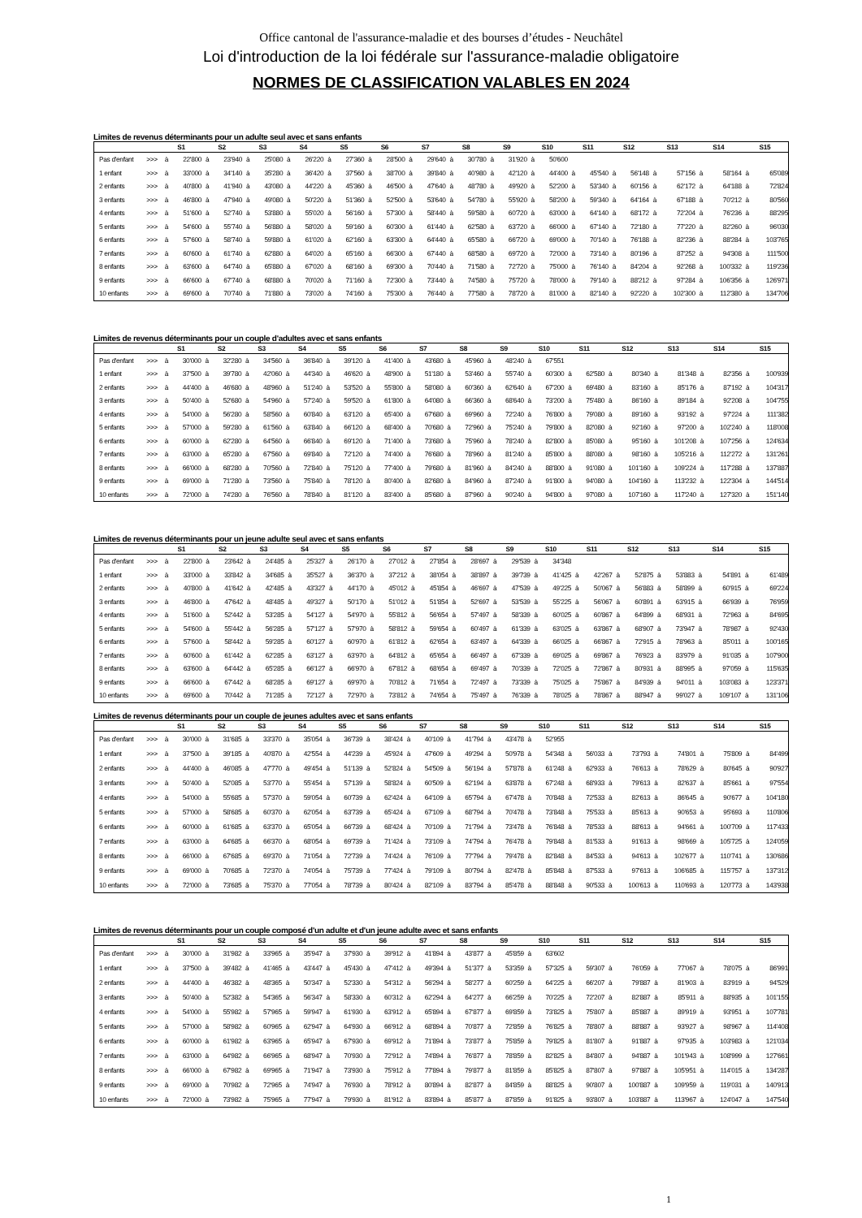Office cantonal de l'assurance-maladie et des bourses d’études - Neuchâtel
Loi d'introduction de la loi fédérale sur l'assurance-maladie obligatoire
NORMES DE CLASSIFICATION VALABLES EN 2024
Limites de revenus déterminants pour un adulte seul avec et sans enfants
| | | S1 | | S2 | | S3 | | S4 | | S5 | | S6 | | S7 | | S8 | | S9 | | S10 | | S11 | | S12 | | S13 | | S14 | | S15 | |
| --- | --- | --- | --- | --- | --- | --- | --- | --- | --- | --- | --- | --- | --- | --- | --- | --- | --- | --- | --- | --- | --- | --- | --- | --- | --- | --- | --- | --- | --- | --- | --- |
| Pas d'enfant | >>> | à | 22'800 | à | 23'940 | à | 25'080 | à | 26'220 | à | 27'360 | à | 28'500 | à | 29'640 | à | 30'780 | à | 31'920 | à | 50'600 | | | | | | | | | | |
| 1 enfant | >>> | à | 33'000 | à | 34'140 | à | 35'280 | à | 36'420 | à | 37'560 | à | 38'700 | à | 39'840 | à | 40'980 | à | 42'120 | à | 44'400 | à | 45'540 | à | 56'148 | à | 57'156 | à | 58'164 | à | 65'089 |
| 2 enfants | >>> | à | 40'800 | à | 41'940 | à | 43'080 | à | 44'220 | à | 45'360 | à | 46'500 | à | 47'640 | à | 48'780 | à | 49'920 | à | 52'200 | à | 53'340 | à | 60'156 | à | 62'172 | à | 64'188 | à | 72'824 |
| 3 enfants | >>> | à | 46'800 | à | 47'940 | à | 49'080 | à | 50'220 | à | 51'360 | à | 52'500 | à | 53'640 | à | 54'780 | à | 55'920 | à | 58'200 | à | 59'340 | à | 64'164 | à | 67'188 | à | 70'212 | à | 80'560 |
| 4 enfants | >>> | à | 51'600 | à | 52'740 | à | 53'880 | à | 55'020 | à | 56'160 | à | 57'300 | à | 58'440 | à | 59'580 | à | 60'720 | à | 63'000 | à | 64'140 | à | 68'172 | à | 72'204 | à | 76'236 | à | 88'295 |
| 5 enfants | >>> | à | 54'600 | à | 55'740 | à | 56'880 | à | 58'020 | à | 59'160 | à | 60'300 | à | 61'440 | à | 62'580 | à | 63'720 | à | 66'000 | à | 67'140 | à | 72'180 | à | 77'220 | à | 82'260 | à | 96'030 |
| 6 enfants | >>> | à | 57'600 | à | 58'740 | à | 59'880 | à | 61'020 | à | 62'160 | à | 63'300 | à | 64'440 | à | 65'580 | à | 66'720 | à | 69'000 | à | 70'140 | à | 76'188 | à | 82'236 | à | 88'284 | à | 103'765 |
| 7 enfants | >>> | à | 60'600 | à | 61'740 | à | 62'880 | à | 64'020 | à | 65'160 | à | 66'300 | à | 67'440 | à | 68'580 | à | 69'720 | à | 72'000 | à | 73'140 | à | 80'196 | à | 87'252 | à | 94'308 | à | 111'500 |
| 8 enfants | >>> | à | 63'600 | à | 64'740 | à | 65'880 | à | 67'020 | à | 68'160 | à | 69'300 | à | 70'440 | à | 71'580 | à | 72'720 | à | 75'000 | à | 76'140 | à | 84'204 | à | 92'268 | à | 100'332 | à | 119'236 |
| 9 enfants | >>> | à | 66'600 | à | 67'740 | à | 68'880 | à | 70'020 | à | 71'160 | à | 72'300 | à | 73'440 | à | 74'580 | à | 75'720 | à | 78'000 | à | 79'140 | à | 88'212 | à | 97'284 | à | 106'356 | à | 126'971 |
| 10 enfants | >>> | à | 69'600 | à | 70'740 | à | 71'880 | à | 73'020 | à | 74'160 | à | 75'300 | à | 76'440 | à | 77'580 | à | 78'720 | à | 81'000 | à | 82'140 | à | 92'220 | à | 102'300 | à | 112'380 | à | 134'706 |
Limites de revenus déterminants pour un couple d'adultes avec et sans enfants
| | | S1 | | S2 | | S3 | | S4 | | S5 | | S6 | | S7 | | S8 | | S9 | | S10 | | S11 | | S12 | | S13 | | S14 | | S15 | |
| --- | --- | --- | --- | --- | --- | --- | --- | --- | --- | --- | --- | --- | --- | --- | --- | --- | --- | --- | --- | --- | --- | --- | --- | --- | --- | --- | --- | --- | --- | --- | --- |
| Pas d'enfant | >>> | à | 30'000 | à | 32'280 | à | 34'560 | à | 36'840 | à | 39'120 | à | 41'400 | à | 43'680 | à | 45'960 | à | 48'240 | à | 67'551 | | | | | | | | | | |
| 1 enfant | >>> | à | 37'500 | à | 39'780 | à | 42'060 | à | 44'340 | à | 46'620 | à | 48'900 | à | 51'180 | à | 53'460 | à | 55'740 | à | 60'300 | à | 62'580 | à | 80'340 | à | 81'348 | à | 82'356 | à | 100'939 |
| 2 enfants | >>> | à | 44'400 | à | 46'680 | à | 48'960 | à | 51'240 | à | 53'520 | à | 55'800 | à | 58'080 | à | 60'360 | à | 62'640 | à | 67'200 | à | 69'480 | à | 83'160 | à | 85'176 | à | 87'192 | à | 104'317 |
| 3 enfants | >>> | à | 50'400 | à | 52'680 | à | 54'960 | à | 57'240 | à | 59'520 | à | 61'800 | à | 64'080 | à | 66'360 | à | 68'640 | à | 73'200 | à | 75'480 | à | 86'160 | à | 89'184 | à | 92'208 | à | 104'755 |
| 4 enfants | >>> | à | 54'000 | à | 56'280 | à | 58'560 | à | 60'840 | à | 63'120 | à | 65'400 | à | 67'680 | à | 69'960 | à | 72'240 | à | 76'800 | à | 79'080 | à | 89'160 | à | 93'192 | à | 97'224 | à | 111'382 |
| 5 enfants | >>> | à | 57'000 | à | 59'280 | à | 61'560 | à | 63'840 | à | 66'120 | à | 68'400 | à | 70'680 | à | 72'960 | à | 75'240 | à | 79'800 | à | 82'080 | à | 92'160 | à | 97'200 | à | 102'240 | à | 118'008 |
| 6 enfants | >>> | à | 60'000 | à | 62'280 | à | 64'560 | à | 66'840 | à | 69'120 | à | 71'400 | à | 73'680 | à | 75'960 | à | 78'240 | à | 82'800 | à | 85'080 | à | 95'160 | à | 101'208 | à | 107'256 | à | 124'634 |
| 7 enfants | >>> | à | 63'000 | à | 65'280 | à | 67'560 | à | 69'840 | à | 72'120 | à | 74'400 | à | 76'680 | à | 78'960 | à | 81'240 | à | 85'800 | à | 88'080 | à | 98'160 | à | 105'216 | à | 112'272 | à | 131'261 |
| 8 enfants | >>> | à | 66'000 | à | 68'280 | à | 70'560 | à | 72'840 | à | 75'120 | à | 77'400 | à | 79'680 | à | 81'960 | à | 84'240 | à | 88'800 | à | 91'080 | à | 101'160 | à | 109'224 | à | 117'288 | à | 137'887 |
| 9 enfants | >>> | à | 69'000 | à | 71'280 | à | 73'560 | à | 75'840 | à | 78'120 | à | 80'400 | à | 82'680 | à | 84'960 | à | 87'240 | à | 91'800 | à | 94'080 | à | 104'160 | à | 113'232 | à | 122'304 | à | 144'514 |
| 10 enfants | >>> | à | 72'000 | à | 74'280 | à | 76'560 | à | 78'840 | à | 81'120 | à | 83'400 | à | 85'680 | à | 87'960 | à | 90'240 | à | 94'800 | à | 97'080 | à | 107'160 | à | 117'240 | à | 127'320 | à | 151'140 |
Limites de revenus déterminants pour un jeune adulte seul avec et sans enfants
| | | S1 | | S2 | | S3 | | S4 | | S5 | | S6 | | S7 | | S8 | | S9 | | S10 | | S11 | | S12 | | S13 | | S14 | | S15 | |
| --- | --- | --- | --- | --- | --- | --- | --- | --- | --- | --- | --- | --- | --- | --- | --- | --- | --- | --- | --- | --- | --- | --- | --- | --- | --- | --- | --- | --- | --- | --- | --- |
| Pas d'enfant | >>> | à | 22'800 | à | 23'642 | à | 24'485 | à | 25'327 | à | 26'170 | à | 27'012 | à | 27'854 | à | 28'697 | à | 29'539 | à | 34'348 | | | | | | | | | | |
| 1 enfant | >>> | à | 33'000 | à | 33'842 | à | 34'685 | à | 35'527 | à | 36'370 | à | 37'212 | à | 38'054 | à | 38'897 | à | 39'739 | à | 41'425 | à | 42'267 | à | 52'875 | à | 53'883 | à | 54'891 | à | 61'489 |
| 2 enfants | >>> | à | 40'800 | à | 41'642 | à | 42'485 | à | 43'327 | à | 44'170 | à | 45'012 | à | 45'854 | à | 46'697 | à | 47'539 | à | 49'225 | à | 50'067 | à | 56'883 | à | 58'899 | à | 60'915 | à | 69'224 |
| 3 enfants | >>> | à | 46'800 | à | 47'642 | à | 48'485 | à | 49'327 | à | 50'170 | à | 51'012 | à | 51'854 | à | 52'697 | à | 53'539 | à | 55'225 | à | 56'067 | à | 60'891 | à | 63'915 | à | 66'939 | à | 76'959 |
| 4 enfants | >>> | à | 51'600 | à | 52'442 | à | 53'285 | à | 54'127 | à | 54'970 | à | 55'812 | à | 56'654 | à | 57'497 | à | 58'339 | à | 60'025 | à | 60'867 | à | 64'899 | à | 68'931 | à | 72'963 | à | 84'695 |
| 5 enfants | >>> | à | 54'600 | à | 55'442 | à | 56'285 | à | 57'127 | à | 57'970 | à | 58'812 | à | 59'654 | à | 60'497 | à | 61'339 | à | 63'025 | à | 63'867 | à | 68'907 | à | 73'947 | à | 78'987 | à | 92'430 |
| 6 enfants | >>> | à | 57'600 | à | 58'442 | à | 59'285 | à | 60'127 | à | 60'970 | à | 61'812 | à | 62'654 | à | 63'497 | à | 64'339 | à | 66'025 | à | 66'867 | à | 72'915 | à | 78'963 | à | 85'011 | à | 100'165 |
| 7 enfants | >>> | à | 60'600 | à | 61'442 | à | 62'285 | à | 63'127 | à | 63'970 | à | 64'812 | à | 65'654 | à | 66'497 | à | 67'339 | à | 69'025 | à | 69'867 | à | 76'923 | à | 83'979 | à | 91'035 | à | 107'900 |
| 8 enfants | >>> | à | 63'600 | à | 64'442 | à | 65'285 | à | 66'127 | à | 66'970 | à | 67'812 | à | 68'654 | à | 69'497 | à | 70'339 | à | 72'025 | à | 72'867 | à | 80'931 | à | 88'995 | à | 97'059 | à | 115'635 |
| 9 enfants | >>> | à | 66'600 | à | 67'442 | à | 68'285 | à | 69'127 | à | 69'970 | à | 70'812 | à | 71'654 | à | 72'497 | à | 73'339 | à | 75'025 | à | 75'867 | à | 84'939 | à | 94'011 | à | 103'083 | à | 123'371 |
| 10 enfants | >>> | à | 69'600 | à | 70'442 | à | 71'285 | à | 72'127 | à | 72'970 | à | 73'812 | à | 74'654 | à | 75'497 | à | 76'339 | à | 78'025 | à | 78'867 | à | 88'947 | à | 99'027 | à | 109'107 | à | 131'106 |
Limites de revenus déterminants pour un couple de jeunes adultes avec et sans enfants
| | | S1 | | S2 | | S3 | | S4 | | S5 | | S6 | | S7 | | S8 | | S9 | | S10 | | S11 | | S12 | | S13 | | S14 | | S15 | |
| --- | --- | --- | --- | --- | --- | --- | --- | --- | --- | --- | --- | --- | --- | --- | --- | --- | --- | --- | --- | --- | --- | --- | --- | --- | --- | --- | --- | --- | --- | --- | --- |
| Pas d'enfant | >>> | à | 30'000 | à | 31'685 | à | 33'370 | à | 35'054 | à | 36'739 | à | 38'424 | à | 40'109 | à | 41'794 | à | 43'478 | à | 52'955 | | | | | | | | | | |
| 1 enfant | >>> | à | 37'500 | à | 39'185 | à | 40'870 | à | 42'554 | à | 44'239 | à | 45'924 | à | 47'609 | à | 49'294 | à | 50'978 | à | 54'348 | à | 56'033 | à | 73'793 | à | 74'801 | à | 75'809 | à | 84'499 |
| 2 enfants | >>> | à | 44'400 | à | 46'085 | à | 47'770 | à | 49'454 | à | 51'139 | à | 52'824 | à | 54'509 | à | 56'194 | à | 57'878 | à | 61'248 | à | 62'933 | à | 76'613 | à | 78'629 | à | 80'645 | à | 90'927 |
| 3 enfants | >>> | à | 50'400 | à | 52'085 | à | 53'770 | à | 55'454 | à | 57'139 | à | 58'824 | à | 60'509 | à | 62'194 | à | 63'878 | à | 67'248 | à | 68'933 | à | 79'613 | à | 82'637 | à | 85'661 | à | 97'554 |
| 4 enfants | >>> | à | 54'000 | à | 55'685 | à | 57'370 | à | 59'054 | à | 60'739 | à | 62'424 | à | 64'109 | à | 65'794 | à | 67'478 | à | 70'848 | à | 72'533 | à | 82'613 | à | 86'645 | à | 90'677 | à | 104'180 |
| 5 enfants | >>> | à | 57'000 | à | 58'685 | à | 60'370 | à | 62'054 | à | 63'739 | à | 65'424 | à | 67'109 | à | 68'794 | à | 70'478 | à | 73'848 | à | 75'533 | à | 85'613 | à | 90'653 | à | 95'693 | à | 110'806 |
| 6 enfants | >>> | à | 60'000 | à | 61'685 | à | 63'370 | à | 65'054 | à | 66'739 | à | 68'424 | à | 70'109 | à | 71'794 | à | 73'478 | à | 76'848 | à | 78'533 | à | 88'613 | à | 94'661 | à | 100'709 | à | 117'433 |
| 7 enfants | >>> | à | 63'000 | à | 64'685 | à | 66'370 | à | 68'054 | à | 69'739 | à | 71'424 | à | 73'109 | à | 74'794 | à | 76'478 | à | 79'848 | à | 81'533 | à | 91'613 | à | 98'669 | à | 105'725 | à | 124'059 |
| 8 enfants | >>> | à | 66'000 | à | 67'685 | à | 69'370 | à | 71'054 | à | 72'739 | à | 74'424 | à | 76'109 | à | 77'794 | à | 79'478 | à | 82'848 | à | 84'533 | à | 94'613 | à | 102'677 | à | 110'741 | à | 130'686 |
| 9 enfants | >>> | à | 69'000 | à | 70'685 | à | 72'370 | à | 74'054 | à | 75'739 | à | 77'424 | à | 79'109 | à | 80'794 | à | 82'478 | à | 85'848 | à | 87'533 | à | 97'613 | à | 106'685 | à | 115'757 | à | 137'312 |
| 10 enfants | >>> | à | 72'000 | à | 73'685 | à | 75'370 | à | 77'054 | à | 78'739 | à | 80'424 | à | 82'109 | à | 83'794 | à | 85'478 | à | 88'848 | à | 90'533 | à | 100'613 | à | 110'693 | à | 120'773 | à | 143'938 |
Limites de revenus déterminants pour un couple composé d'un adulte et d'un jeune adulte avec et sans enfants
| | | S1 | | S2 | | S3 | | S4 | | S5 | | S6 | | S7 | | S8 | | S9 | | S10 | | S11 | | S12 | | S13 | | S14 | | S15 | |
| --- | --- | --- | --- | --- | --- | --- | --- | --- | --- | --- | --- | --- | --- | --- | --- | --- | --- | --- | --- | --- | --- | --- | --- | --- | --- | --- | --- | --- | --- | --- | --- |
| Pas d'enfant | >>> | à | 30'000 | à | 31'982 | à | 33'965 | à | 35'947 | à | 37'930 | à | 39'912 | à | 41'894 | à | 43'877 | à | 45'859 | à | 63'602 | | | | | | | | | | |
| 1 enfant | >>> | à | 37'500 | à | 39'482 | à | 41'465 | à | 43'447 | à | 45'430 | à | 47'412 | à | 49'394 | à | 51'377 | à | 53'359 | à | 57'325 | à | 59'307 | à | 76'059 | à | 77'067 | à | 78'075 | à | 86'991 |
| 2 enfants | >>> | à | 44'400 | à | 46'382 | à | 48'365 | à | 50'347 | à | 52'330 | à | 54'312 | à | 56'294 | à | 58'277 | à | 60'259 | à | 64'225 | à | 66'207 | à | 79'887 | à | 81'903 | à | 83'919 | à | 94'529 |
| 3 enfants | >>> | à | 50'400 | à | 52'382 | à | 54'365 | à | 56'347 | à | 58'330 | à | 60'312 | à | 62'294 | à | 64'277 | à | 66'259 | à | 70'225 | à | 72'207 | à | 82'887 | à | 85'911 | à | 88'935 | à | 101'155 |
| 4 enfants | >>> | à | 54'000 | à | 55'982 | à | 57'965 | à | 59'947 | à | 61'930 | à | 63'912 | à | 65'894 | à | 67'877 | à | 69'859 | à | 73'825 | à | 75'807 | à | 85'887 | à | 89'919 | à | 93'951 | à | 107'781 |
| 5 enfants | >>> | à | 57'000 | à | 58'982 | à | 60'965 | à | 62'947 | à | 64'930 | à | 66'912 | à | 68'894 | à | 70'877 | à | 72'859 | à | 76'825 | à | 78'807 | à | 88'887 | à | 93'927 | à | 98'967 | à | 114'408 |
| 6 enfants | >>> | à | 60'000 | à | 61'982 | à | 63'965 | à | 65'947 | à | 67'930 | à | 69'912 | à | 71'894 | à | 73'877 | à | 75'859 | à | 79'825 | à | 81'807 | à | 91'887 | à | 97'935 | à | 103'983 | à | 121'034 |
| 7 enfants | >>> | à | 63'000 | à | 64'982 | à | 66'965 | à | 68'947 | à | 70'930 | à | 72'912 | à | 74'894 | à | 76'877 | à | 78'859 | à | 82'825 | à | 84'807 | à | 94'887 | à | 101'943 | à | 108'999 | à | 127'661 |
| 8 enfants | >>> | à | 66'000 | à | 67'982 | à | 69'965 | à | 71'947 | à | 73'930 | à | 75'912 | à | 77'894 | à | 79'877 | à | 81'859 | à | 85'825 | à | 87'807 | à | 97'887 | à | 105'951 | à | 114'015 | à | 134'287 |
| 9 enfants | >>> | à | 69'000 | à | 70'982 | à | 72'965 | à | 74'947 | à | 76'930 | à | 78'912 | à | 80'894 | à | 82'877 | à | 84'859 | à | 88'825 | à | 90'807 | à | 100'887 | à | 109'959 | à | 119'031 | à | 140'913 |
| 10 enfants | >>> | à | 72'000 | à | 73'982 | à | 75'965 | à | 77'947 | à | 79'930 | à | 81'912 | à | 83'894 | à | 85'877 | à | 87'859 | à | 91'825 | à | 93'807 | à | 103'887 | à | 113'967 | à | 124'047 | à | 147'540 |
1